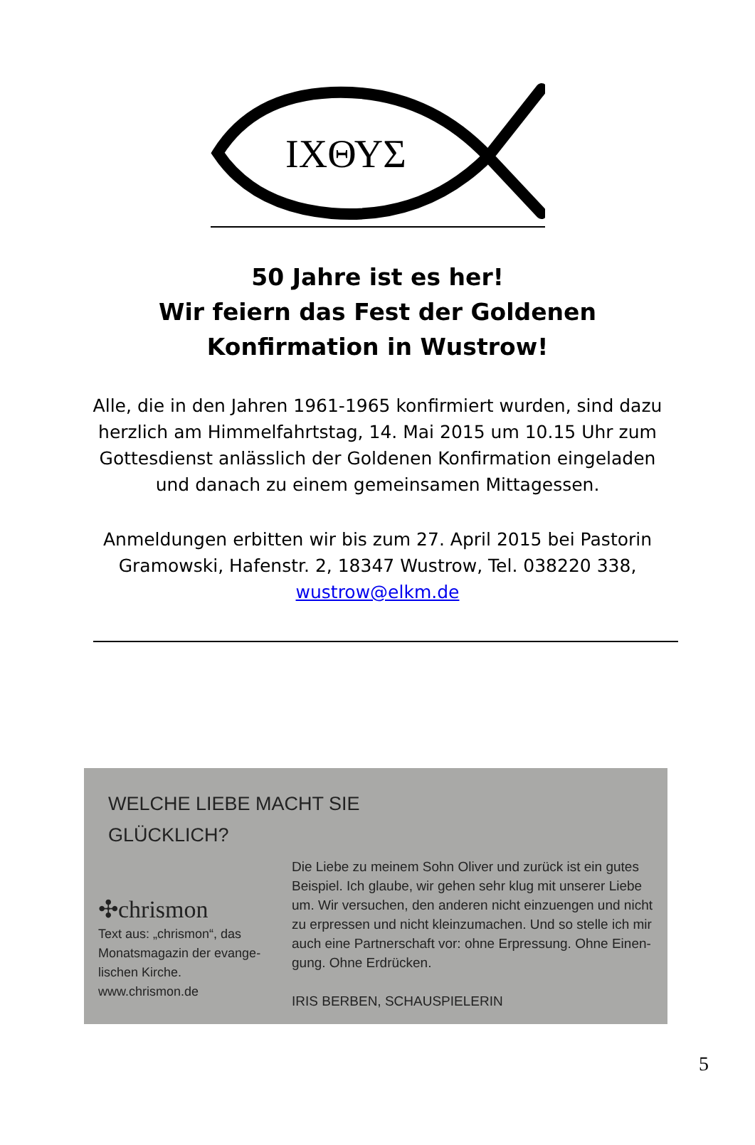ΙΧΘΥΣ
50 Jahre ist es her!
Wir feiern das Fest der Goldenen Konfirmation in Wustrow!
Alle, die in den Jahren 1961-1965 konfirmiert wurden, sind dazu herzlich am Himmelfahrtstag, 14. Mai 2015 um 10.15 Uhr zum Gottesdienst anlässlich der Goldenen Konfirmation eingeladen und danach zu einem gemeinsamen Mittagessen.
Anmeldungen erbitten wir bis zum 27. April 2015 bei Pastorin Gramowski, Hafenstr. 2, 18347 Wustrow, Tel. 038220 338, wustrow@elkm.de
WELCHE LIEBE MACHT SIE
GLÜCKLICH?
✣chrismon
Text aus: „chrismon“, das Monatsmagazin der evange-lischen Kirche.
www.chrismon.de
Die Liebe zu meinem Sohn Oliver und zurück ist ein gutes Beispiel. Ich glaube, wir gehen sehr klug mit unserer Liebe um. Wir versuchen, den anderen nicht einzuengen und nicht zu erpressen und nicht kleinzumachen. Und so stelle ich mir auch eine Partnerschaft vor: ohne Erpressung. Ohne Einen-gung. Ohne Erdrücken.
IRIS BERBEN, SCHAUSPIELERIN
5